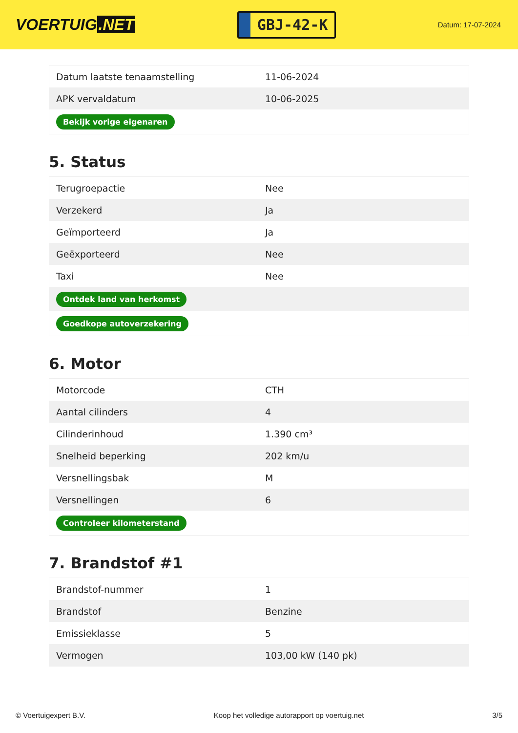VOERTUIG.NET
GBJ-42-K
Datum: 17-07-2024
| Datum laatste tenaamstelling | 11-06-2024 |
| APK vervaldatum | 10-06-2025 |
| Bekijk vorige eigenaren | |
5. Status
| Terugroepactie | Nee |
| Verzekerd | Ja |
| Geïmporteerd | Ja |
| Geëxporteerd | Nee |
| Taxi | Nee |
| Ontdek land van herkomst | |
| Goedkope autoverzekering | |
6. Motor
| Motorcode | CTH |
| Aantal cilinders | 4 |
| Cilinderinhoud | 1.390 cm³ |
| Snelheid beperking | 202 km/u |
| Versnellingsbak | M |
| Versnellingen | 6 |
| Controleer kilometerstand | |
7. Brandstof #1
| Brandstof-nummer | 1 |
| Brandstof | Benzine |
| Emissieklasse | 5 |
| Vermogen | 103,00 kW (140 pk) |
© Voertuigexpert B.V. Koop het volledige autorapport op voertuig.net 3/5